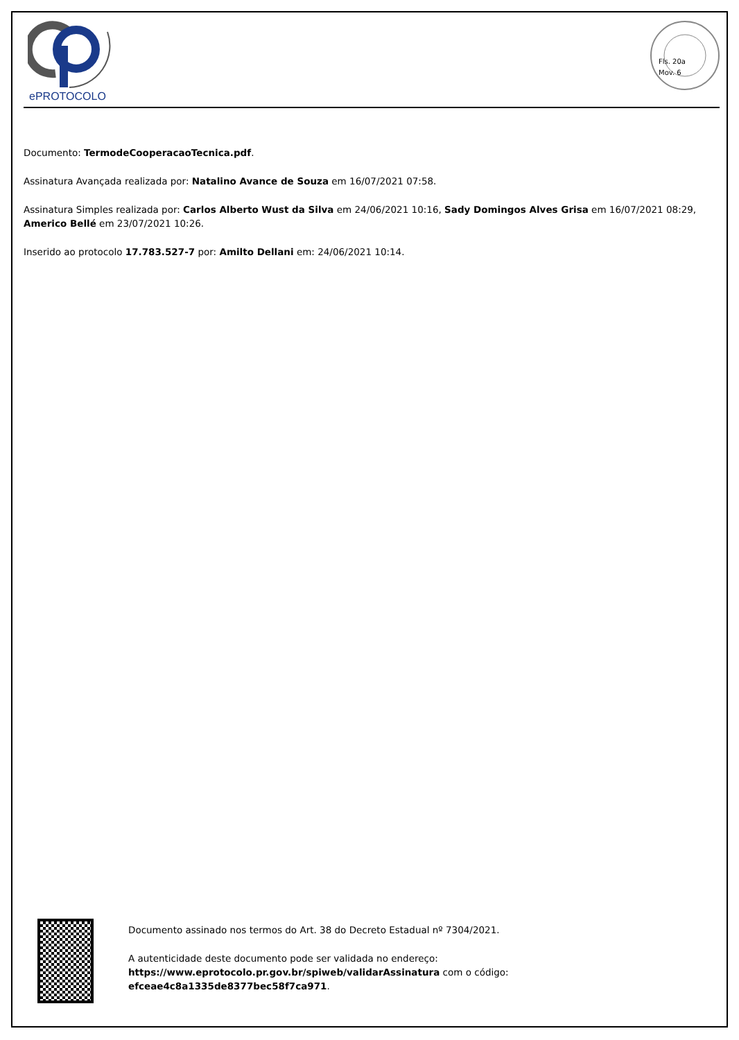ePROTOCOLO
Fls. 20a
Mov. 6
Documento: TermodeCooperacaoTecnica.pdf.
Assinatura Avançada realizada por: Natalino Avance de Souza em 16/07/2021 07:58.
Assinatura Simples realizada por: Carlos Alberto Wust da Silva em 24/06/2021 10:16, Sady Domingos Alves Grisa em 16/07/2021 08:29, Americo Bellé em 23/07/2021 10:26.
Inserido ao protocolo 17.783.527-7 por: Amilto Dellani em: 24/06/2021 10:14.
Documento assinado nos termos do Art. 38 do Decreto Estadual nº 7304/2021.
A autenticidade deste documento pode ser validada no endereço: https://www.eprotocolo.pr.gov.br/spiweb/validarAssinatura com o código: efceae4c8a1335de8377bec58f7ca971.